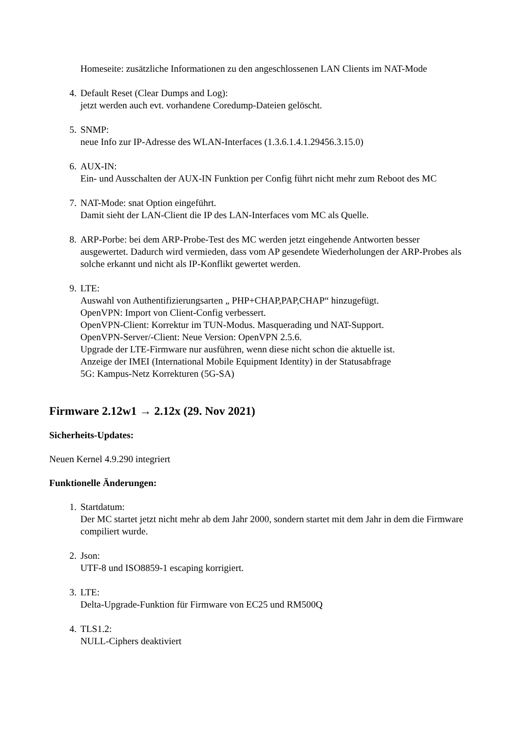Homeseite: zusätzliche Informationen zu den angeschlossenen LAN Clients im NAT-Mode
4. Default Reset (Clear Dumps and Log):
jetzt werden auch evt. vorhandene Coredump-Dateien gelöscht.
5. SNMP:
neue Info zur IP-Adresse des WLAN-Interfaces (1.3.6.1.4.1.29456.3.15.0)
6. AUX-IN:
Ein- und Ausschalten der AUX-IN Funktion per Config führt nicht mehr zum Reboot des MC
7. NAT-Mode: snat Option eingeführt.
Damit sieht der LAN-Client die IP des LAN-Interfaces vom MC als Quelle.
8. ARP-Porbe: bei dem ARP-Probe-Test des MC werden jetzt eingehende Antworten besser ausgewertet. Dadurch wird vermieden, dass vom AP gesendete Wiederholungen der ARP-Probes als solche erkannt und nicht als IP-Konflikt gewertet werden.
9. LTE:
Auswahl von Authentifizierungsarten „ PHP+CHAP,PAP,CHAP“ hinzugefügt.
OpenVPN: Import von Client-Config verbessert.
OpenVPN-Client: Korrektur im TUN-Modus. Masquerading und NAT-Support.
OpenVPN-Server/-Client: Neue Version: OpenVPN 2.5.6.
Upgrade der LTE-Firmware nur ausführen, wenn diese nicht schon die aktuelle ist.
Anzeige der IMEI (International Mobile Equipment Identity) in der Statusabfrage
5G: Kampus-Netz Korrekturen (5G-SA)
Firmware 2.12w1 → 2.12x (29. Nov 2021)
Sicherheits-Updates:
Neuen Kernel 4.9.290 integriert
Funktionelle Änderungen:
1. Startdatum:
Der MC startet jetzt nicht mehr ab dem Jahr 2000, sondern startet mit dem Jahr in dem die Firmware compiliert wurde.
2. Json:
UTF-8 und ISO8859-1 escaping korrigiert.
3. LTE:
Delta-Upgrade-Funktion für Firmware von EC25 und RM500Q
4. TLS1.2:
NULL-Ciphers deaktiviert